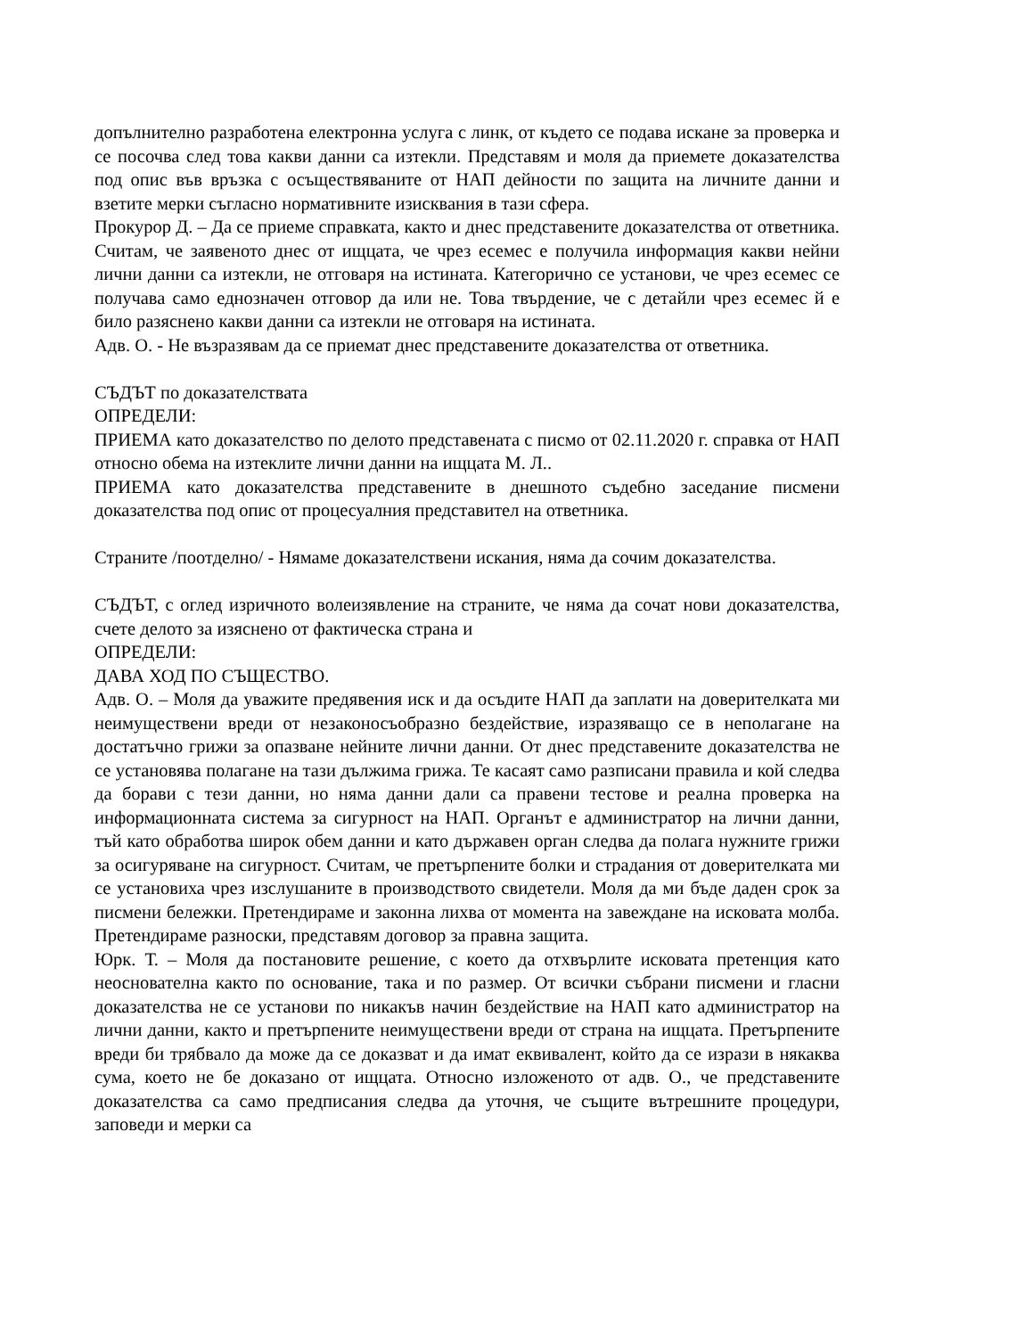допълнително разработена електронна услуга с линк, от където се подава искане за проверка и се посочва след това какви данни са изтекли. Представям и моля да приемете доказателства под опис във връзка с осъществяваните от НАП дейности по защита на личните данни и взетите мерки съгласно нормативните изисквания в тази сфера.
Прокурор Д. – Да се приеме справката, както и днес представените доказателства от ответника. Считам, че заявеното днес от ищцата, че чрез есемес е получила информация какви нейни лични данни са изтекли, не отговаря на истината. Категорично се установи, че чрез есемес се получава само еднозначен отговор да или не. Това твърдение, че с детайли чрез есемес й е било разяснено какви данни са изтекли не отговаря на истината.
Адв. О. - Не възразявам да се приемат днес представените доказателства от ответника.
СЪДЪТ по доказателствата
ОПРЕДЕЛИ:
ПРИЕМА като доказателство по делото представената с писмо от 02.11.2020 г. справка от НАП относно обема на изтеклите лични данни на ищцата М. Л..
ПРИЕМА като доказателства представените в днешното съдебно заседание писмени доказателства под опис от процесуалния представител на ответника.
Страните /поотделно/ - Нямаме доказателствени искания, няма да сочим доказателства.
СЪДЪТ, с оглед изричното волеизявление на страните, че няма да сочат нови доказателства, счете делото за изяснено от фактическа страна и
ОПРЕДЕЛИ:
ДАВА ХОД ПО СЪЩЕСТВО.
Адв. О. – Моля да уважите предявения иск и да осъдите НАП да заплати на доверителката ми неимуществени вреди от незаконосъобразно бездействие, изразяващо се в неполагане на достатъчно грижи за опазване нейните лични данни. От днес представените доказателства не се установява полагане на тази дължима грижа. Те касаят само разписани правила и кой следва да борави с тези данни, но няма данни дали са правени тестове и реална проверка на информационната система за сигурност на НАП. Органът е администратор на лични данни, тъй като обработва широк обем данни и като държавен орган следва да полага нужните грижи за осигуряване на сигурност. Считам, че претърпените болки и страдания от доверителката ми се установиха чрез изслушаните в производството свидетели. Моля да ми бъде даден срок за писмени бележки. Претендираме и законна лихва от момента на завеждане на исковата молба. Претендираме разноски, представям договор за правна защита.
Юрк. Т. – Моля да постановите решение, с което да отхвърлите исковата претенция като неоснователна както по основание, така и по размер. От всички събрани писмени и гласни доказателства не се установи по никакъв начин бездействие на НАП като администратор на лични данни, както и претърпените неимуществени вреди от страна на ищцата. Претърпените вреди би трябвало да може да се доказват и да имат еквивалент, който да се изрази в някаква сума, което не бе доказано от ищцата. Относно изложеното от адв. О., че представените доказателства са само предписания следва да уточня, че същите вътрешните процедури, заповеди и мерки са